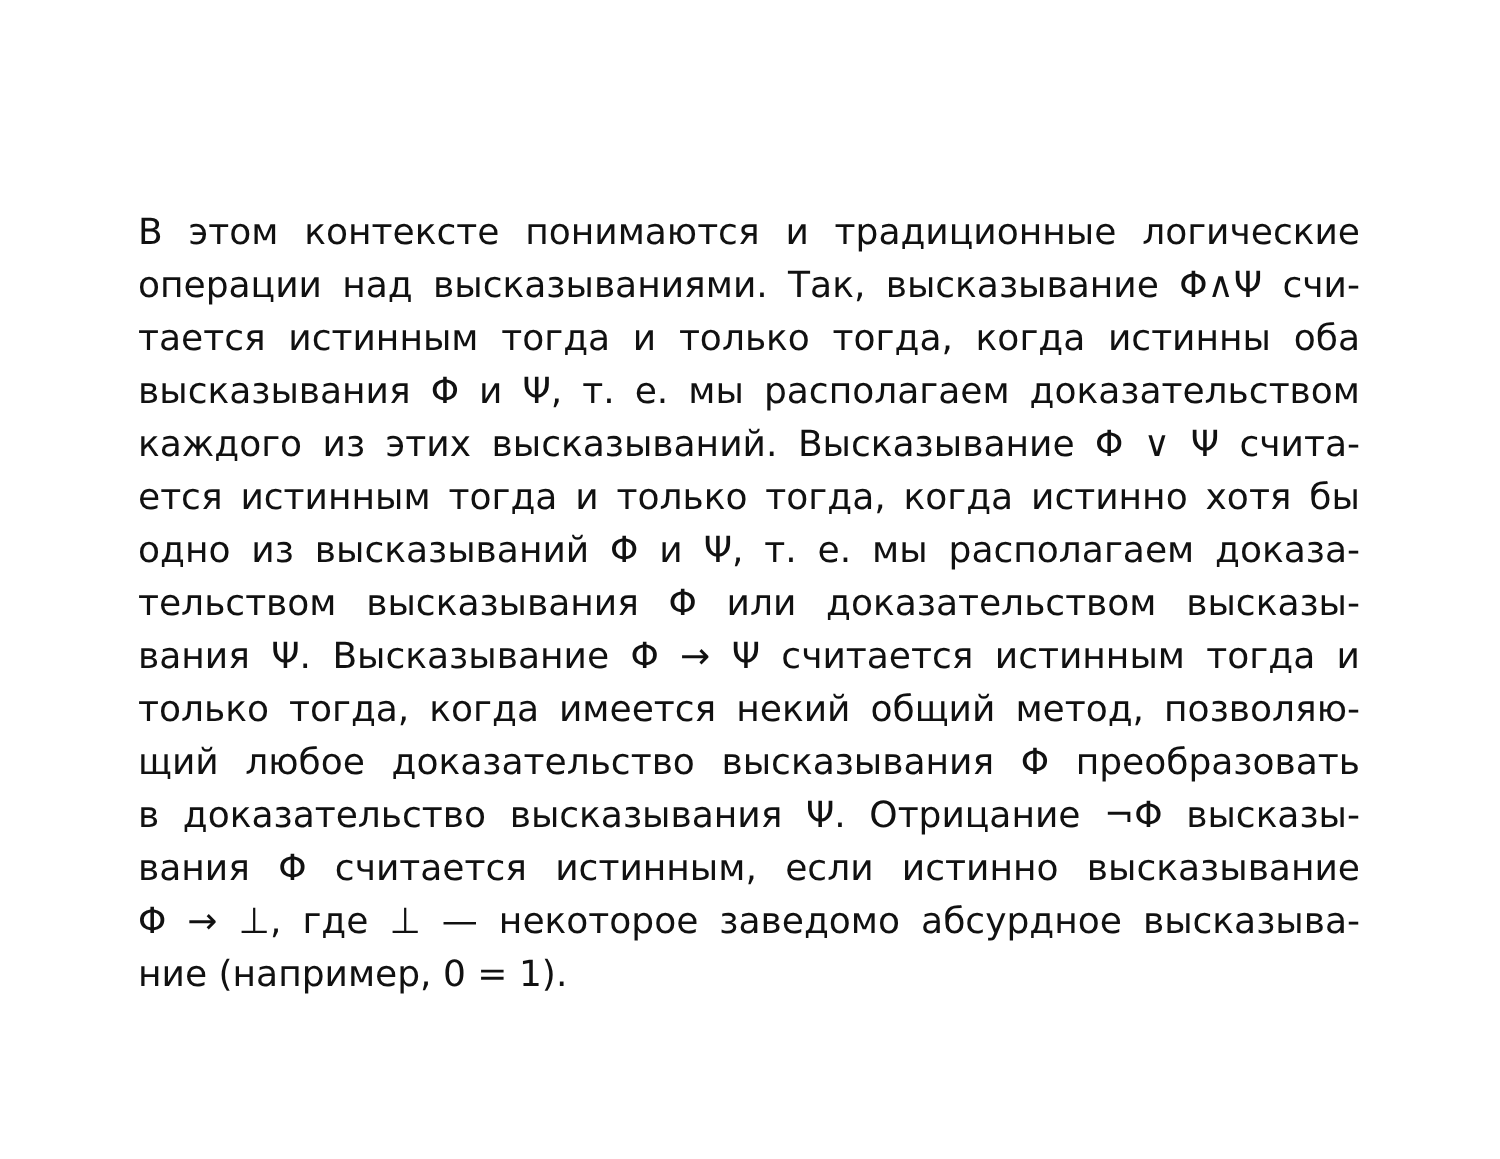В этом контексте понимаются и традиционные логические
операции над высказываниями. Так, высказывание Φ∧Ψ счи-
тается истинным тогда и только тогда, когда истинны оба
высказывания Φ и Ψ, т. е. мы располагаем доказательством
каждого из этих высказываний. Высказывание Φ ∨ Ψ счита-
ется истинным тогда и только тогда, когда истинно хотя бы
одно из высказываний Φ и Ψ, т. е. мы располагаем доказа-
тельством высказывания Φ или доказательством высказы-
вания Ψ. Высказывание Φ → Ψ считается истинным тогда и
только тогда, когда имеется некий общий метод, позволяю-
щий любое доказательство высказывания Φ преобразовать
в доказательство высказывания Ψ. Отрицание ¬Φ высказы-
вания Φ считается истинным, если истинно высказывание
Φ → ⊥, где ⊥ — некоторое заведомо абсурдное высказыва-
ние (например, 0 = 1).